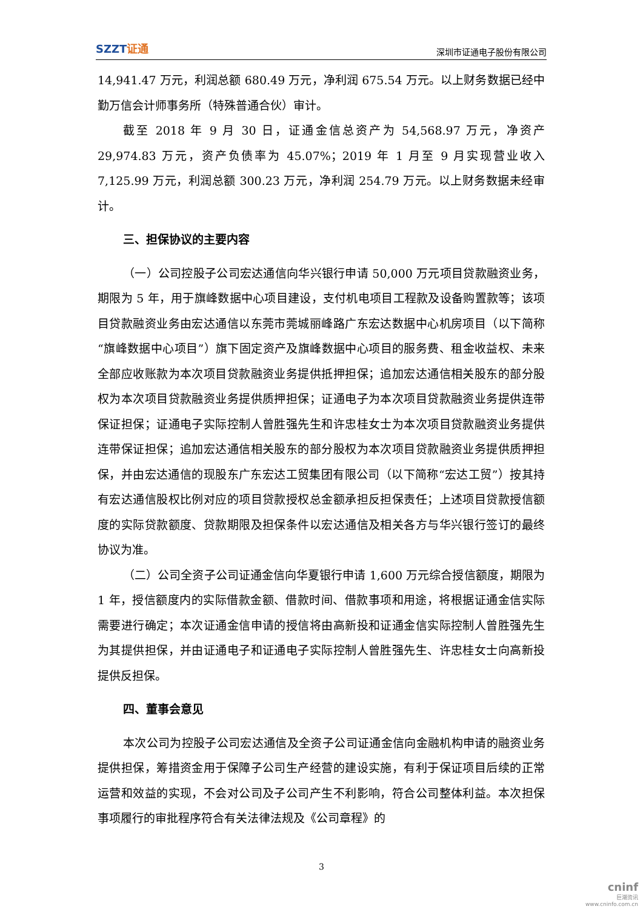SZZT证通
深圳市证通电子股份有限公司
14,941.47 万元，利润总额 680.49 万元，净利润 675.54 万元。以上财务数据已经中勤万信会计师事务所（特殊普通合伙）审计。
截至 2018 年 9 月 30 日，证通金信总资产为 54,568.97 万元，净资产 29,974.83 万元，资产负债率为 45.07%；2019 年 1 月至 9 月实现营业收入 7,125.99 万元，利润总额 300.23 万元，净利润 254.79 万元。以上财务数据未经审计。
三、担保协议的主要内容
（一）公司控股子公司宏达通信向华兴银行申请 50,000 万元项目贷款融资业务，期限为 5 年，用于旗峰数据中心项目建设，支付机电项目工程款及设备购置款等；该项目贷款融资业务由宏达通信以东莞市莞城丽峰路广东宏达数据中心机房项目（以下简称“旗峰数据中心项目”）旗下固定资产及旗峰数据中心项目的服务费、租金收益权、未来全部应收账款为本次项目贷款融资业务提供抵押担保；追加宏达通信相关股东的部分股权为本次项目贷款融资业务提供质押担保；证通电子为本次项目贷款融资业务提供连带保证担保；证通电子实际控制人曾胜强先生和许忠桂女士为本次项目贷款融资业务提供连带保证担保；追加宏达通信相关股东的部分股权为本次项目贷款融资业务提供质押担保，并由宏达通信的现股东广东宏达工贸集团有限公司（以下简称“宏达工贸”）按其持有宏达通信股权比例对应的项目贷款授权总金额承担反担保责任；上述项目贷款授信额度的实际贷款额度、贷款期限及担保条件以宏达通信及相关各方与华兴银行签订的最终协议为准。
（二）公司全资子公司证通金信向华夏银行申请 1,600 万元综合授信额度，期限为 1 年，授信额度内的实际借款金额、借款时间、借款事项和用途，将根据证通金信实际需要进行确定；本次证通金信申请的授信将由高新投和证通金信实际控制人曾胜强先生为其提供担保，并由证通电子和证通电子实际控制人曾胜强先生、许忠桂女士向高新投提供反担保。
四、董事会意见
本次公司为控股子公司宏达通信及全资子公司证通金信向金融机构申请的融资业务提供担保，筹措资金用于保障子公司生产经营的建设实施，有利于保证项目后续的正常运营和效益的实现，不会对公司及子公司产生不利影响，符合公司整体利益。本次担保事项履行的审批程序符合有关法律法规及《公司章程》的
3
cninf
巨潮资讯
www.cninfo.com.cn